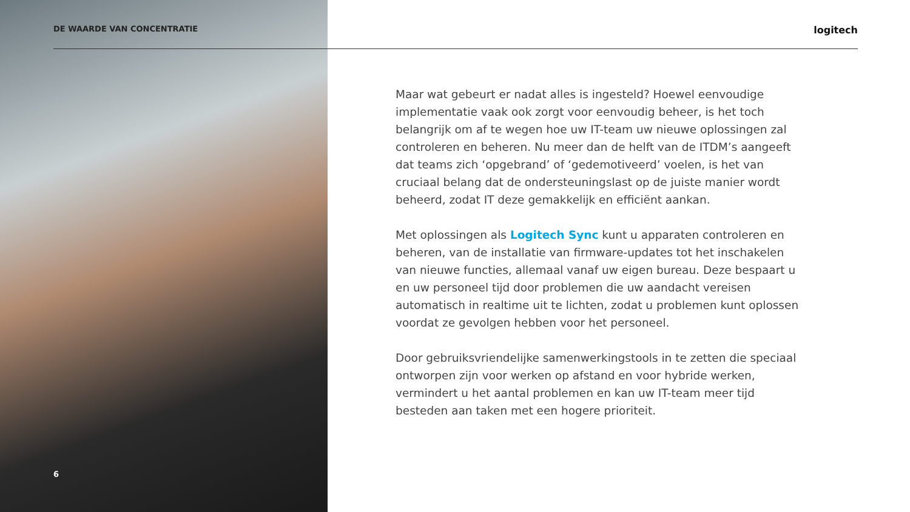DE WAARDE VAN CONCENTRATIE logitech
Maar wat gebeurt er nadat alles is ingesteld? Hoewel eenvoudige implementatie vaak ook zorgt voor eenvoudig beheer, is het toch belangrijk om af te wegen hoe uw IT-team uw nieuwe oplossingen zal controleren en beheren. Nu meer dan de helft van de ITDM’s aangeeft dat teams zich ‘opgebrand’ of ‘gedemotiveerd’ voelen, is het van cruciaal belang dat de ondersteuningslast op de juiste manier wordt beheerd, zodat IT deze gemakkelijk en efficiënt aankan.
Met oplossingen als Logitech Sync kunt u apparaten controleren en beheren, van de installatie van firmware-updates tot het inschakelen van nieuwe functies, allemaal vanaf uw eigen bureau. Deze bespaart u en uw personeel tijd door problemen die uw aandacht vereisen automatisch in realtime uit te lichten, zodat u problemen kunt oplossen voordat ze gevolgen hebben voor het personeel.
Door gebruiksvriendelijke samenwerkingstools in te zetten die speciaal ontworpen zijn voor werken op afstand en voor hybride werken, vermindert u het aantal problemen en kan uw IT-team meer tijd besteden aan taken met een hogere prioriteit.
6